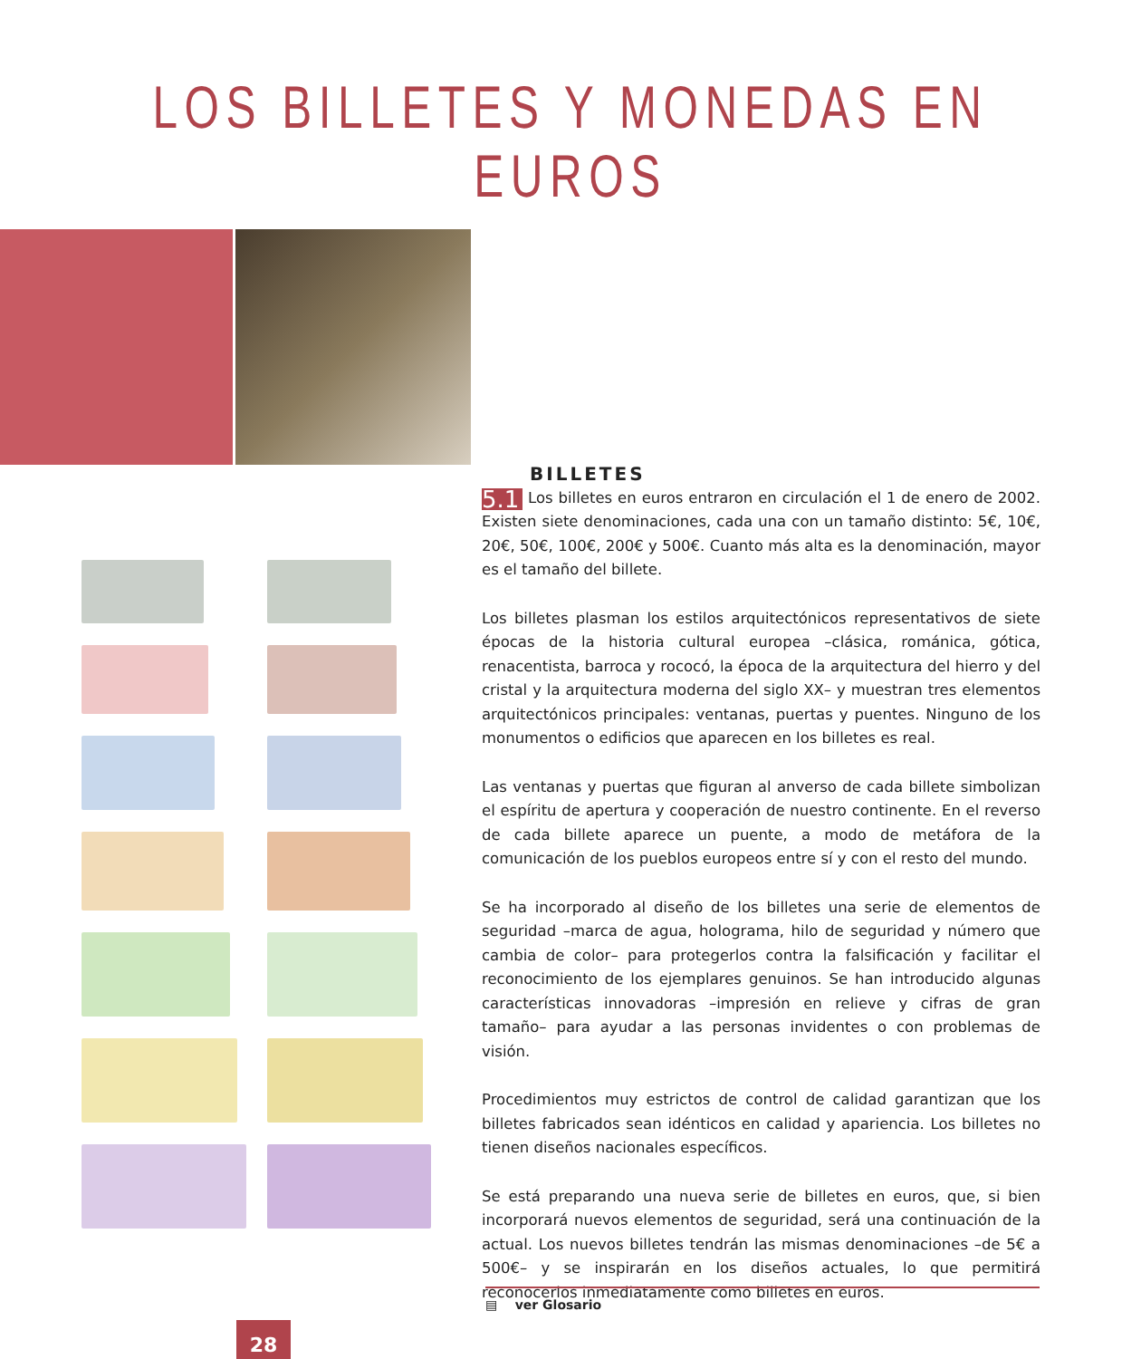LOS BILLETES Y MONEDAS EN EUROS
BILLETES
5.1 Los billetes en euros entraron en circulación el 1 de enero de 2002. Existen siete denominaciones, cada una con un tamaño distinto: 5€, 10€, 20€, 50€, 100€, 200€ y 500€. Cuanto más alta es la denominación, mayor es el tamaño del billete.
Los billetes plasman los estilos arquitectónicos representativos de siete épocas de la historia cultural europea –clásica, románica, gótica, renacentista, barroca y rococó, la época de la arquitectura del hierro y del cristal y la arquitectura moderna del siglo XX– y muestran tres elementos arquitectónicos principales: ventanas, puertas y puentes. Ninguno de los monumentos o edificios que aparecen en los billetes es real.
Las ventanas y puertas que figuran al anverso de cada billete simbolizan el espíritu de apertura y cooperación de nuestro continente. En el reverso de cada billete aparece un puente, a modo de metáfora de la comunicación de los pueblos europeos entre sí y con el resto del mundo.
Se ha incorporado al diseño de los billetes una serie de elementos de seguridad –marca de agua, holograma, hilo de seguridad y número que cambia de color– para protegerlos contra la falsificación y facilitar el reconocimiento de los ejemplares genuinos. Se han introducido algunas características innovadoras –impresión en relieve y cifras de gran tamaño– para ayudar a las personas invidentes o con problemas de visión.
Procedimientos muy estrictos de control de calidad garantizan que los billetes fabricados sean idénticos en calidad y apariencia. Los billetes no tienen diseños nacionales específicos.
Se está preparando una nueva serie de billetes en euros, que, si bien incorporará nuevos elementos de seguridad, será una continuación de la actual. Los nuevos billetes tendrán las mismas denominaciones –de 5€ a 500€– y se inspirarán en los diseños actuales, lo que permitirá reconocerlos inmediatamente como billetes en euros.
▤ ver Glosario
28